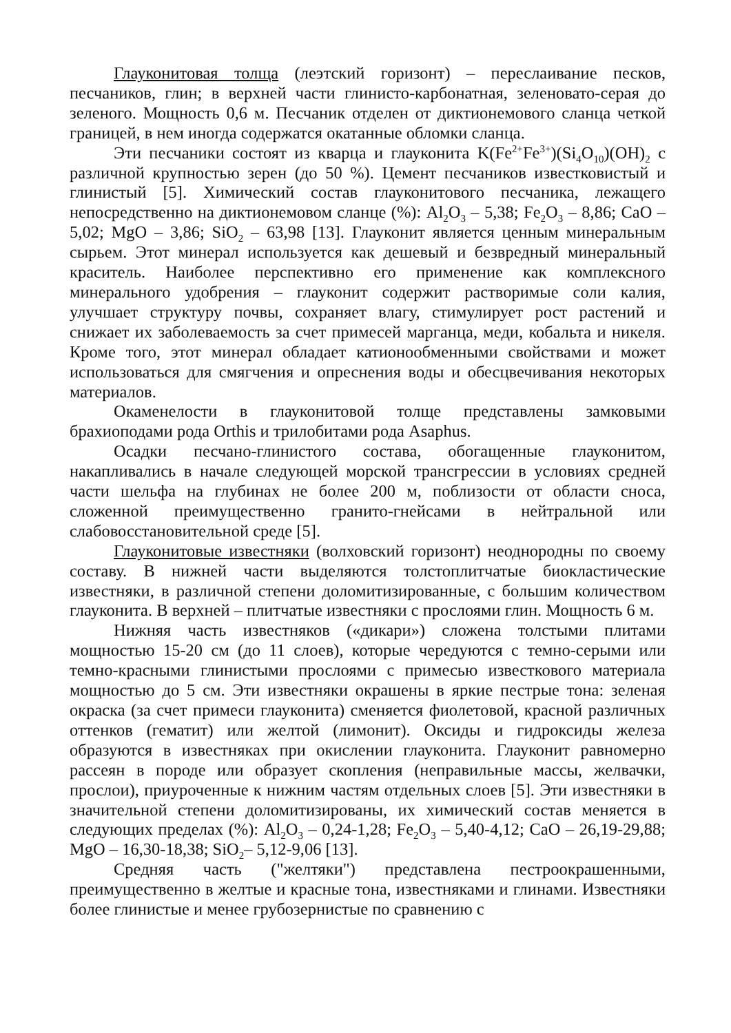Глауконитовая толща (леэтский горизонт) – переслаивание песков, песчаников, глин; в верхней части глинисто-карбонатная, зеленовато-серая до зеленого. Мощность 0,6 м. Песчаник отделен от диктионемового сланца четкой границей, в нем иногда содержатся окатанные обломки сланца.
Эти песчаники состоят из кварца и глауконита K(Fe<sup>2+</sup>Fe<sup>3+</sup>)(Si<sub>4</sub>O<sub>10</sub>)(OH)<sub>2</sub> с различной крупностью зерен (до 50 %). Цемент песчаников известковистый и глинистый [5]. Химический состав глауконитового песчаника, лежащего непосредственно на диктионемовом сланце (%): Al<sub>2</sub>O<sub>3</sub> – 5,38; Fe<sub>2</sub>O<sub>3</sub> – 8,86; CaO – 5,02; MgO – 3,86; SiO<sub>2</sub> – 63,98 [13]. Глауконит является ценным минеральным сырьем. Этот минерал используется как дешевый и безвредный минеральный краситель. Наиболее перспективно его применение как комплексного минерального удобрения – глауконит содержит растворимые соли калия, улучшает структуру почвы, сохраняет влагу, стимулирует рост растений и снижает их заболеваемость за счет примесей марганца, меди, кобальта и никеля. Кроме того, этот минерал обладает катионообменными свойствами и может использоваться для смягчения и опреснения воды и обесцвечивания некоторых материалов.
Окаменелости в глауконитовой толще представлены замковыми брахиоподами рода Orthis и трилобитами рода Asaphus.
Осадки песчано-глинистого состава, обогащенные глауконитом, накапливались в начале следующей морской трансгрессии в условиях средней части шельфа на глубинах не более 200 м, поблизости от области сноса, сложенной преимущественно гранито-гнейсами в нейтральной или слабовосстановительной среде [5].
Глауконитовые известняки (волховский горизонт) неоднородны по своему составу. В нижней части выделяются толстоплитчатые биокластические известняки, в различной степени доломитизированные, с большим количеством глауконита. В верхней – плитчатые известняки с прослоями глин. Мощность 6 м.
Нижняя часть известняков («дикари») сложена толстыми плитами мощностью 15-20 см (до 11 слоев), которые чередуются с темно-серыми или темно-красными глинистыми прослоями с примесью известкового материала мощностью до 5 см. Эти известняки окрашены в яркие пестрые тона: зеленая окраска (за счет примеси глауконита) сменяется фиолетовой, красной различных оттенков (гематит) или желтой (лимонит). Оксиды и гидроксиды железа образуются в известняках при окислении глауконита. Глауконит равномерно рассеян в породе или образует скопления (неправильные массы, желвачки, прослои), приуроченные к нижним частям отдельных слоев [5]. Эти известняки в значительной степени доломитизированы, их химический состав меняется в следующих пределах (%): Al<sub>2</sub>O<sub>3</sub> – 0,24-1,28; Fe<sub>2</sub>O<sub>3</sub> – 5,40-4,12; CaO – 26,19-29,88; MgO – 16,30-18,38; SiO<sub>2</sub>– 5,12-9,06 [13].
Средняя часть ("желтяки") представлена пестроокрашенными, преимущественно в желтые и красные тона, известняками и глинами. Известняки более глинистые и менее грубозернистые по сравнению с